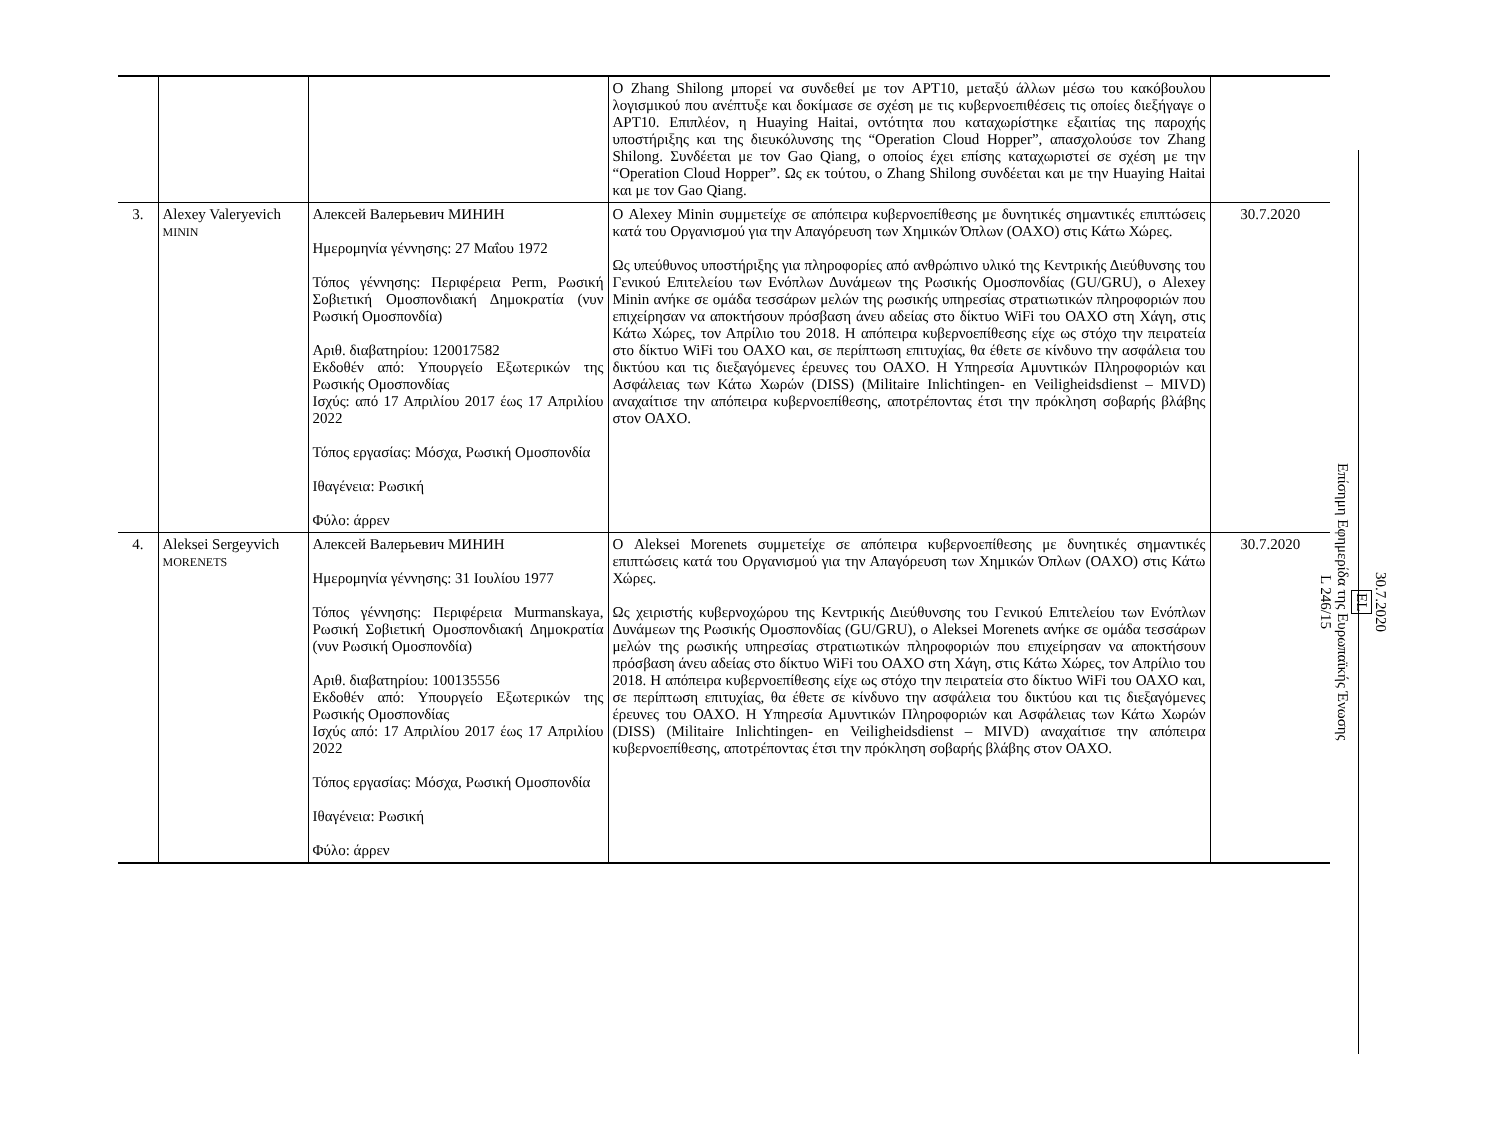| | | | Ο Zhang Shilong μπορεί να συνδεθεί με τον APT10, μεταξύ άλλων μέσω του κακόβουλου λογισμικού που ανέπτυξε και δοκίμασε σε σχέση με τις κυβερνοεπιθέσεις τις οποίες διεξήγαγε ο APT10. Επιπλέον, η Huaying Haitai, οντότητα που καταχωρίστηκε εξαιτίας της παροχής υποστήριξης και της διευκόλυνσης της “Operation Cloud Hopper”, απασχολούσε τον Zhang Shilong. Συνδέεται με τον Gao Qiang, ο οποίος έχει επίσης καταχωριστεί σε σχέση με την “Operation Cloud Hopper”. Ως εκ τούτου, ο Zhang Shilong συνδέεται και με την Huaying Haitai και με τον Gao Qiang. | |
| 3. | Alexey Valeryevich MININ | Алексей Валерьевич МИНИН Ημερομηνία γέννησης: 27 Μαΐου 1972 Τόπος γέννησης: Περιφέρεια Perm, Ρωσική Σοβιετική Ομοσπονδιακή Δημοκρατία (νυν Ρωσική Ομοσπονδία) Αριθ. διαβατηρίου: 120017582 Εκδοθέν από: Υπουργείο Εξωτερικών της Ρωσικής Ομοσπονδίας Ισχύς: από 17 Απριλίου 2017 έως 17 Απριλίου 2022 Τόπος εργασίας: Μόσχα, Ρωσική Ομοσπονδία Ιθαγένεια: Ρωσική Φύλο: άρρεν | Ο Alexey Minin συμμετείχε σε απόπειρα κυβερνοεπίθεσης με δυνητικές σημαντικές επιπτώσεις κατά του Οργανισμού για την Απαγόρευση των Χημικών Όπλων (ΟΑΧΟ) στις Κάτω Χώρες. Ως υπεύθυνος υποστήριξης για πληροφορίες από ανθρώπινο υλικό της Κεντρικής Διεύθυνσης του Γενικού Επιτελείου των Ενόπλων Δυνάμεων της Ρωσικής Ομοσπονδίας (GU/GRU), ο Alexey Minin ανήκε σε ομάδα τεσσάρων μελών της ρωσικής υπηρεσίας στρατιωτικών πληροφοριών που επιχείρησαν να αποκτήσουν πρόσβαση άνευ αδείας στο δίκτυο WiFi του ΟΑΧΟ στη Χάγη, στις Κάτω Χώρες, τον Απρίλιο του 2018. Η απόπειρα κυβερνοεπίθεσης είχε ως στόχο την πειρατεία στο δίκτυο WiFi του ΟΑΧΟ και, σε περίπτωση επιτυχίας, θα έθετε σε κίνδυνο την ασφάλεια του δικτύου και τις διεξαγόμενες έρευνες του ΟΑΧΟ. Η Υπηρεσία Αμυντικών Πληροφοριών και Ασφάλειας των Κάτω Χωρών (DISS) (Militaire Inlichtingen- en Veiligheidsdienst – MIVD) αναχαίτισε την απόπειρα κυβερνοεπίθεσης, αποτρέποντας έτσι την πρόκληση σοβαρής βλάβης στον ΟΑΧΟ. | 30.7.2020 |
| 4. | Aleksei Sergeyvich MORENETS | Алексей Валерьевич МИНИН Ημερομηνία γέννησης: 31 Ιουλίου 1977 Τόπος γέννησης: Περιφέρεια Murmanskaya, Ρωσική Σοβιετική Ομοσπονδιακή Δημοκρατία (νυν Ρωσική Ομοσπονδία) Αριθ. διαβατηρίου: 100135556 Εκδοθέν από: Υπουργείο Εξωτερικών της Ρωσικής Ομοσπονδίας Ισχύς από: 17 Απριλίου 2017 έως 17 Απριλίου 2022 Τόπος εργασίας: Μόσχα, Ρωσική Ομοσπονδία Ιθαγένεια: Ρωσική Φύλο: άρρεν | Ο Aleksei Morenets συμμετείχε σε απόπειρα κυβερνοεπίθεσης με δυνητικές σημαντικές επιπτώσεις κατά του Οργανισμού για την Απαγόρευση των Χημικών Όπλων (ΟΑΧΟ) στις Κάτω Χώρες. Ως χειριστής κυβερνοχώρου της Κεντρικής Διεύθυνσης του Γενικού Επιτελείου των Ενόπλων Δυνάμεων της Ρωσικής Ομοσπονδίας (GU/GRU), ο Aleksei Morenets ανήκε σε ομάδα τεσσάρων μελών της ρωσικής υπηρεσίας στρατιωτικών πληροφοριών που επιχείρησαν να αποκτήσουν πρόσβαση άνευ αδείας στο δίκτυο WiFi του ΟΑΧΟ στη Χάγη, στις Κάτω Χώρες, τον Απρίλιο του 2018. Η απόπειρα κυβερνοεπίθεσης είχε ως στόχο την πειρατεία στο δίκτυο WiFi του ΟΑΧΟ και, σε περίπτωση επιτυχίας, θα έθετε σε κίνδυνο την ασφάλεια του δικτύου και τις διεξαγόμενες έρευνες του ΟΑΧΟ. Η Υπηρεσία Αμυντικών Πληροφοριών και Ασφάλειας των Κάτω Χωρών (DISS) (Militaire Inlichtingen- en Veiligheidsdienst – MIVD) αναχαίτισε την απόπειρα κυβερνοεπίθεσης, αποτρέποντας έτσι την πρόκληση σοβαρής βλάβης στον ΟΑΧΟ. | 30.7.2020 |
30.7.2020
EL
Επίσημη Εφημερίδα της Ευρωπαϊκής Ένωσης
L 246/15